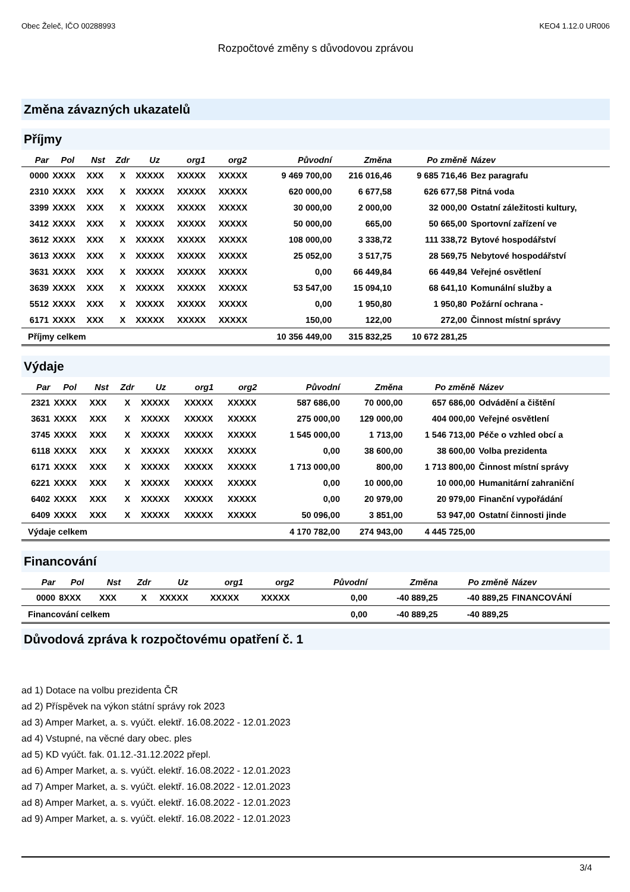Obec Želeč, IČO 00288993 KEO4 1.12.0 UR006
Rozpočtové změny s důvodovou zprávou
Změna závazných ukazatelů
Příjmy
| Par | Pol | Nst | Zdr | Uz | org1 | org2 | Původní | Změna | Po změně | Název |
| --- | --- | --- | --- | --- | --- | --- | --- | --- | --- | --- |
| 0000 | XXXX | XXX | X | XXXXX | XXXXX | XXXXX | 9 469 700,00 | 216 016,46 | 9 685 716,46 | Bez paragrafu |
| 2310 | XXXX | XXX | X | XXXXX | XXXXX | XXXXX | 620 000,00 | 6 677,58 | 626 677,58 | Pitná voda |
| 3399 | XXXX | XXX | X | XXXXX | XXXXX | XXXXX | 30 000,00 | 2 000,00 | 32 000,00 | Ostatní záležitosti kultury, |
| 3412 | XXXX | XXX | X | XXXXX | XXXXX | XXXXX | 50 000,00 | 665,00 | 50 665,00 | Sportovní zařízení ve |
| 3612 | XXXX | XXX | X | XXXXX | XXXXX | XXXXX | 108 000,00 | 3 338,72 | 111 338,72 | Bytové hospodářství |
| 3613 | XXXX | XXX | X | XXXXX | XXXXX | XXXXX | 25 052,00 | 3 517,75 | 28 569,75 | Nebytové hospodářství |
| 3631 | XXXX | XXX | X | XXXXX | XXXXX | XXXXX | 0,00 | 66 449,84 | 66 449,84 | Veřejné osvětlení |
| 3639 | XXXX | XXX | X | XXXXX | XXXXX | XXXXX | 53 547,00 | 15 094,10 | 68 641,10 | Komunální služby a |
| 5512 | XXXX | XXX | X | XXXXX | XXXXX | XXXXX | 0,00 | 1 950,80 | 1 950,80 | Požární ochrana - |
| 6171 | XXXX | XXX | X | XXXXX | XXXXX | XXXXX | 150,00 | 122,00 | 272,00 | Činnost místní správy |
| Příjmy celkem | | | | | | | 10 356 449,00 | 315 832,25 | 10 672 281,25 | |
Výdaje
| Par | Pol | Nst | Zdr | Uz | org1 | org2 | Původní | Změna | Po změně | Název |
| --- | --- | --- | --- | --- | --- | --- | --- | --- | --- | --- |
| 2321 | XXXX | XXX | X | XXXXX | XXXXX | XXXXX | 587 686,00 | 70 000,00 | 657 686,00 | Odvádění a čištění |
| 3631 | XXXX | XXX | X | XXXXX | XXXXX | XXXXX | 275 000,00 | 129 000,00 | 404 000,00 | Veřejné osvětlení |
| 3745 | XXXX | XXX | X | XXXXX | XXXXX | XXXXX | 1 545 000,00 | 1 713,00 | 1 546 713,00 | Péče o vzhled obcí a |
| 6118 | XXXX | XXX | X | XXXXX | XXXXX | XXXXX | 0,00 | 38 600,00 | 38 600,00 | Volba prezidenta |
| 6171 | XXXX | XXX | X | XXXXX | XXXXX | XXXXX | 1 713 000,00 | 800,00 | 1 713 800,00 | Činnost místní správy |
| 6221 | XXXX | XXX | X | XXXXX | XXXXX | XXXXX | 0,00 | 10 000,00 | 10 000,00 | Humanitární zahraniční |
| 6402 | XXXX | XXX | X | XXXXX | XXXXX | XXXXX | 0,00 | 20 979,00 | 20 979,00 | Finanční vypořádání |
| 6409 | XXXX | XXX | X | XXXXX | XXXXX | XXXXX | 50 096,00 | 3 851,00 | 53 947,00 | Ostatní činnosti jinde |
| Výdaje celkem | | | | | | | 4 170 782,00 | 274 943,00 | 4 445 725,00 | |
Financování
| Par | Pol | Nst | Zdr | Uz | org1 | org2 | Původní | Změna | Po změně | Název |
| --- | --- | --- | --- | --- | --- | --- | --- | --- | --- | --- |
| 0000 | 8XXX | XXX | X | XXXXX | XXXXX | XXXXX | 0,00 | -40 889,25 | -40 889,25 | FINANCOVÁNÍ |
| Financování celkem | | | | | | | 0,00 | -40 889,25 | -40 889,25 | |
Důvodová zpráva k rozpočtovému opatření č. 1
ad 1) Dotace na volbu prezidenta ČR
ad 2) Příspěvek na výkon státní správy rok 2023
ad 3) Amper Market, a. s. vyúčt. elektř. 16.08.2022 - 12.01.2023
ad 4) Vstupné, na věcné dary obec. ples
ad 5) KD vyúčt. fak. 01.12.-31.12.2022 přepl.
ad 6) Amper Market, a. s. vyúčt. elektř. 16.08.2022 - 12.01.2023
ad 7) Amper Market, a. s. vyúčt. elektř. 16.08.2022 - 12.01.2023
ad 8) Amper Market, a. s. vyúčt. elektř. 16.08.2022 - 12.01.2023
ad 9) Amper Market, a. s. vyúčt. elektř. 16.08.2022 - 12.01.2023
3/4